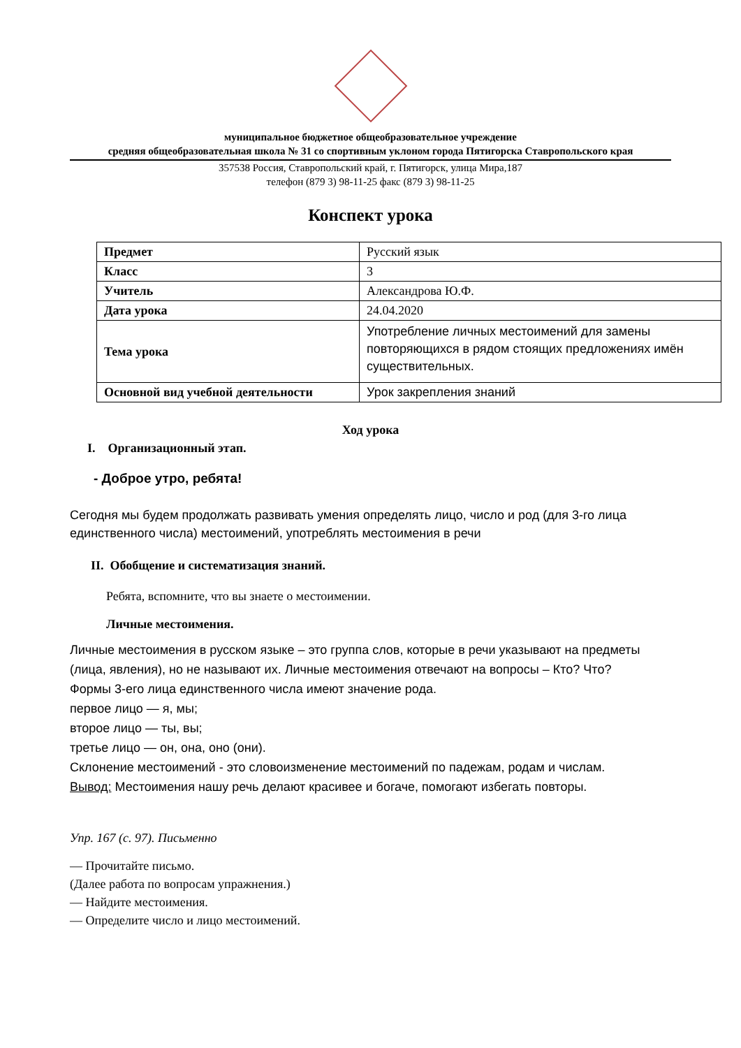муниципальное бюджетное общеобразовательное учреждение
средняя общеобразовательная школа № 31 со спортивным уклоном города Пятигорска Ставропольского края
357538 Россия, Ставропольский край, г. Пятигорск, улица Мира,187
телефон (879 3) 98-11-25 факс (879 3) 98-11-25
Конспект урока
| Предмет | Русский язык |
| Класс | 3 |
| Учитель | Александрова Ю.Ф. |
| Дата урока | 24.04.2020 |
| Тема урока | Употребление личных местоимений для замены повторяющихся в рядом стоящих предложениях имён существительных. |
| Основной вид учебной деятельности | Урок закрепления знаний |
Ход урока
I. Организационный этап.
- Доброе утро, ребята!
Сегодня мы будем продолжать развивать умения определять лицо, число и род (для 3-го лица единственного числа) местоимений, употреблять местоимения в речи
II. Обобщение и систематизация знаний.
Ребята, вспомните, что вы знаете о местоимении.
Личные местоимения.
Личные местоимения в русском языке – это группа слов, которые в речи указывают на предметы (лица, явления), но не называют их. Личные местоимения отвечают на вопросы – Кто? Что?
Формы 3-его лица единственного числа имеют значение рода.
первое лицо — я, мы;
второе лицо — ты, вы;
третье лицо — он, она, оно (они).
Склонение местоимений - это словоизменение местоимений по падежам, родам и числам.
Вывод: Местоимения нашу речь делают красивее и богаче, помогают избегать повторы.
Упр. 167 (с. 97). Письменно
— Прочитайте письмо.
(Далее работа по вопросам упражнения.)
— Найдите местоимения.
— Определите число и лицо местоимений.